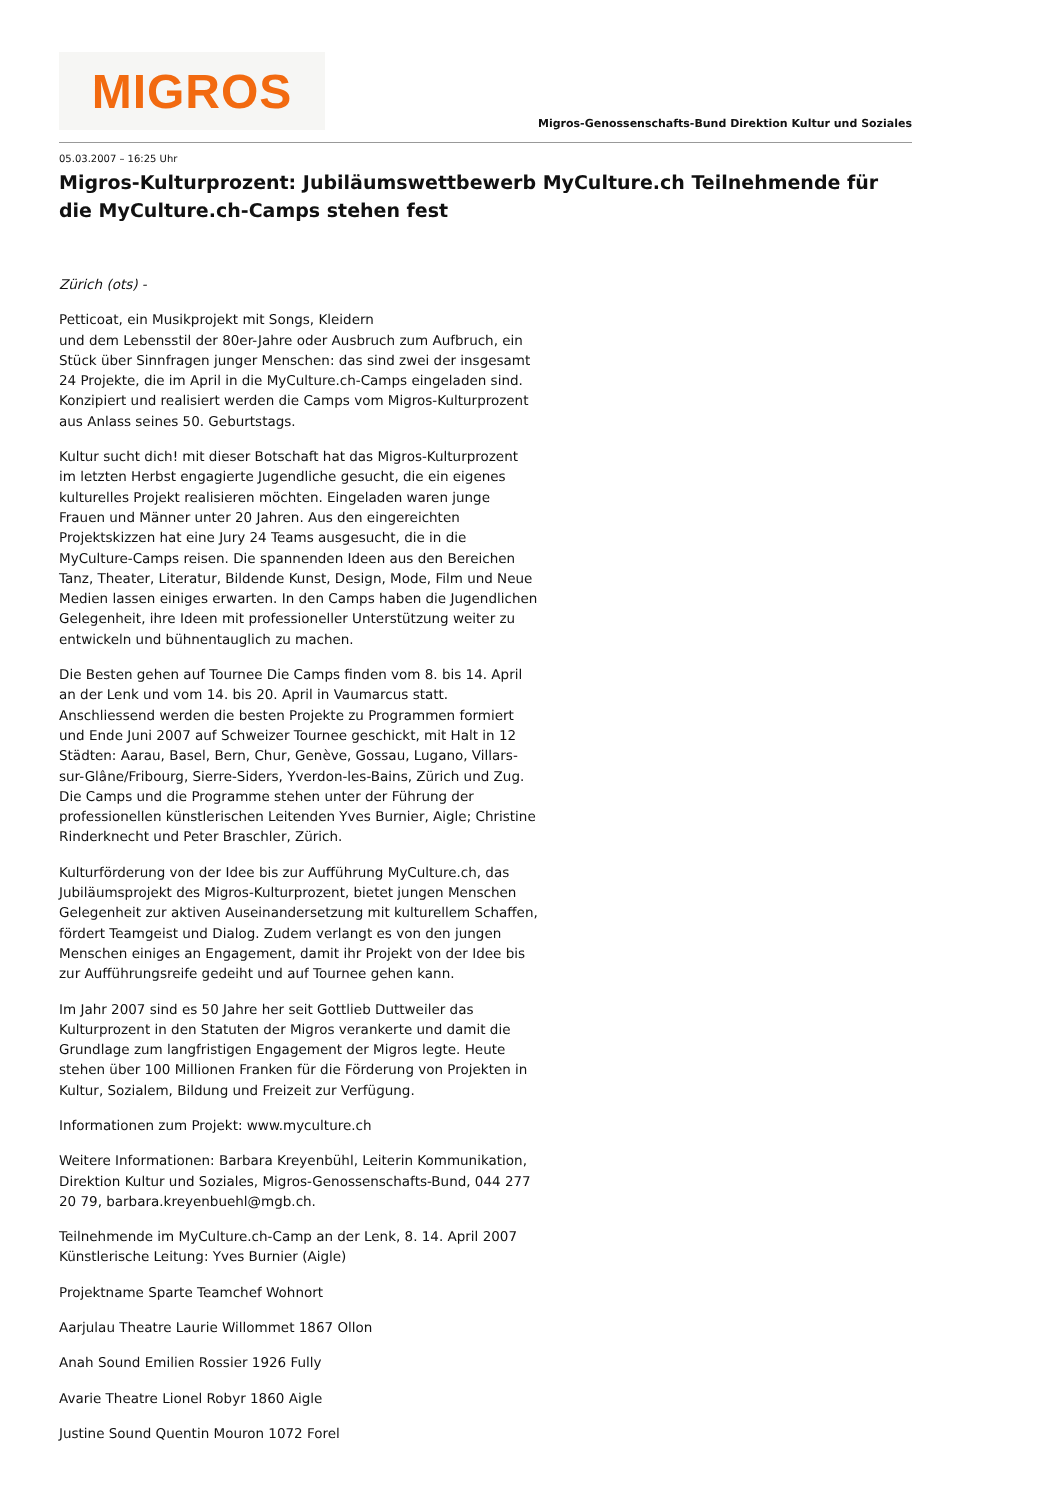MIGROS
Migros-Genossenschafts-Bund Direktion Kultur und Soziales
05.03.2007 – 16:25 Uhr
Migros-Kulturprozent: Jubiläumswettbewerb MyCulture.ch Teilnehmende für die MyCulture.ch-Camps stehen fest
Zürich (ots) -
Petticoat, ein Musikprojekt mit Songs, Kleidern
und dem Lebensstil der 80er-Jahre oder Ausbruch zum Aufbruch, ein Stück über Sinnfragen junger Menschen: das sind zwei der insgesamt 24 Projekte, die im April in die MyCulture.ch-Camps eingeladen sind. Konzipiert und realisiert werden die Camps vom Migros-Kulturprozent aus Anlass seines 50. Geburtstags.
Kultur sucht dich! mit dieser Botschaft hat das Migros-Kulturprozent im letzten Herbst engagierte Jugendliche gesucht, die ein eigenes kulturelles Projekt realisieren möchten. Eingeladen waren junge Frauen und Männer unter 20 Jahren. Aus den eingereichten Projektskizzen hat eine Jury 24 Teams ausgesucht, die in die MyCulture-Camps reisen. Die spannenden Ideen aus den Bereichen Tanz, Theater, Literatur, Bildende Kunst, Design, Mode, Film und Neue Medien lassen einiges erwarten. In den Camps haben die Jugendlichen Gelegenheit, ihre Ideen mit professioneller Unterstützung weiter zu entwickeln und bühnentauglich zu machen.
Die Besten gehen auf Tournee Die Camps finden vom 8. bis 14. April an der Lenk und vom 14. bis 20. April in Vaumarcus statt. Anschliessend werden die besten Projekte zu Programmen formiert und Ende Juni 2007 auf Schweizer Tournee geschickt, mit Halt in 12 Städten: Aarau, Basel, Bern, Chur, Genève, Gossau, Lugano, Villars-sur-Glâne/Fribourg, Sierre-Siders, Yverdon-les-Bains, Zürich und Zug. Die Camps und die Programme stehen unter der Führung der professionellen künstlerischen Leitenden Yves Burnier, Aigle; Christine Rinderknecht und Peter Braschler, Zürich.
Kulturförderung von der Idee bis zur Aufführung MyCulture.ch, das Jubiläumsprojekt des Migros-Kulturprozent, bietet jungen Menschen Gelegenheit zur aktiven Auseinandersetzung mit kulturellem Schaffen, fördert Teamgeist und Dialog. Zudem verlangt es von den jungen Menschen einiges an Engagement, damit ihr Projekt von der Idee bis zur Aufführungsreife gedeiht und auf Tournee gehen kann.
Im Jahr 2007 sind es 50 Jahre her seit Gottlieb Duttweiler das Kulturprozent in den Statuten der Migros verankerte und damit die Grundlage zum langfristigen Engagement der Migros legte. Heute stehen über 100 Millionen Franken für die Förderung von Projekten in Kultur, Sozialem, Bildung und Freizeit zur Verfügung.
Informationen zum Projekt: www.myculture.ch
Weitere Informationen: Barbara Kreyenbühl, Leiterin Kommunikation, Direktion Kultur und Soziales, Migros-Genossenschafts-Bund, 044 277 20 79, barbara.kreyenbuehl@mgb.ch.
Teilnehmende im MyCulture.ch-Camp an der Lenk, 8. 14. April 2007
Künstlerische Leitung: Yves Burnier (Aigle)
Projektname Sparte Teamchef Wohnort
Aarjulau Theatre Laurie Willommet 1867 Ollon
Anah Sound Emilien Rossier 1926 Fully
Avarie Theatre Lionel Robyr 1860 Aigle
Justine Sound Quentin Mouron 1072 Forel